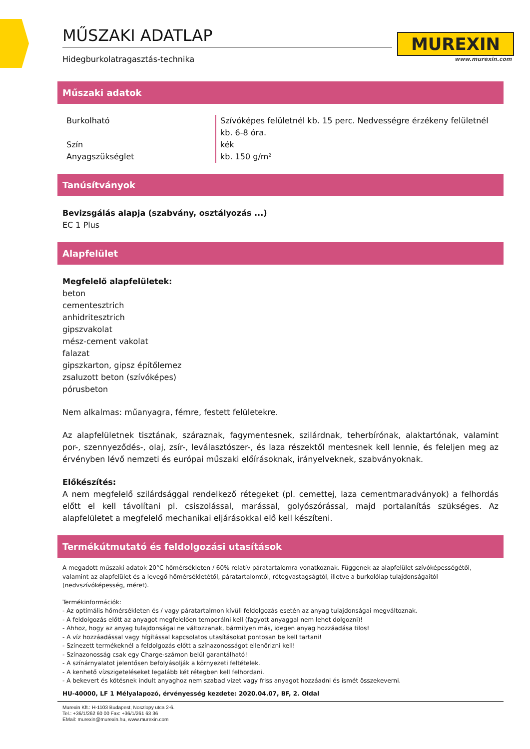MŰSZAKI ADATLAP
Hidegburkolatragasztás-technika
MUREXIN
www.murexin.com
Műszaki adatok
| Burkolható | Szívóképes felületnél kb. 15 perc. Nedvességre érzékeny felületnél kb. 6-8 óra. |
| Szín | kék |
| Anyagszükséglet | kb. 150 g/m² |
Tanúsítványok
Bevizsgálás alapja (szabvány, osztályozás ...)
EC 1 Plus
Alapfelület
Megfelelő alapfelületek:
beton
cementesztrich
anhidritesztrich
gipszvakolat
mész-cement vakolat
falazat
gipszkarton, gipsz építőlemez
zsaluzott beton (szívóképes)
pórusbeton
Nem alkalmas: műanyagra, fémre, festett felületekre.
Az alapfelületnek tisztának, száraznak, fagymentesnek, szilárdnak, teherbírónak, alaktartónak, valamint por-, szennyeződés-, olaj, zsír-, leválasztószer-, és laza részektől mentesnek kell lennie, és feleljen meg az érvényben lévő nemzeti és európai műszaki előírásoknak, irányelveknek, szabványoknak.
Előkészítés:
A nem megfelelő szilárdsággal rendelkező rétegeket (pl. cemettej, laza cementmaradványok) a felhordás előtt el kell távolítani pl. csiszolással, marással, golyószórással, majd portalanítás szükséges. Az alapfelületet a megfelelő mechanikai eljárásokkal elő kell készíteni.
Termékútmutató és feldolgozási utasítások
A megadott műszaki adatok 20°C hőmérsékleten / 60% relatív páratartalomra vonatkoznak. Függenek az alapfelület szívóképességétől, valamint az alapfelület és a levegő hőmérsékletétől, páratartalomtól, rétegvastagságtól, illetve a burkolólap tulajdonságaitól (nedvszívóképesség, méret).
Termékinformációk:
- Az optimális hőmérsékleten és / vagy páratartalmon kívüli feldolgozás esetén az anyag tulajdonságai megváltoznak.
- A feldolgozás előtt az anyagot megfelelően temperálni kell (fagyott anyaggal nem lehet dolgozni)!
- Ahhoz, hogy az anyag tulajdonságai ne változzanak, bármilyen más, idegen anyag hozzáadása tilos!
- A víz hozzáadással vagy hígítással kapcsolatos utasításokat pontosan be kell tartani!
- Színezett termékeknél a feldolgozás előtt a színazonosságot ellenőrizni kell!
- Színazonosság csak egy Charge-számon belül garantálható!
- A színárnyalatot jelentősen befolyásolják a környezeti feltételek.
- A kenhető vízszigeteléseket legalább két rétegben kell felhordani.
- A bekevert és kötésnek indult anyaghoz nem szabad vizet vagy friss anyagot hozzáadni és ismét összekeverni.
HU-40000, LF 1 Mélyalapozó, érvényesség kezdete: 2020.04.07, BF, 2. Oldal
Murexin Kft.: H-1103 Budapest, Noszlopy utca 2-6.
Tel.: +36/1/262 60 00 Fax: +36/1/261 63 36
EMail: murexin@murexin.hu, www.murexin.com